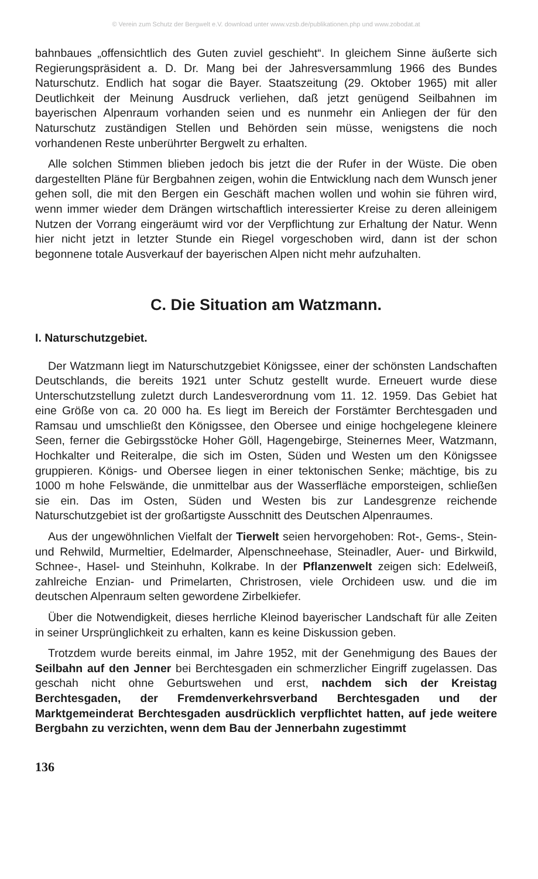© Verein zum Schutz der Bergwelt e.V. download unter www.vzsb.de/publikationen.php und www.zobodat.at
bahnbaues „offensichtlich des Guten zuviel geschieht“. In gleichem Sinne äußerte sich Regierungspräsident a. D. Dr. Mang bei der Jahresversammlung 1966 des Bundes Naturschutz. Endlich hat sogar die Bayer. Staatszeitung (29. Oktober 1965) mit aller Deutlichkeit der Meinung Ausdruck verliehen, daß jetzt genügend Seilbahnen im bayerischen Alpenraum vorhanden seien und es nunmehr ein Anliegen der für den Naturschutz zuständigen Stellen und Behörden sein müsse, wenigstens die noch vorhandenen Reste unberührter Bergwelt zu erhalten.
Alle solchen Stimmen blieben jedoch bis jetzt die der Rufer in der Wüste. Die oben dargestellten Pläne für Bergbahnen zeigen, wohin die Entwicklung nach dem Wunsch jener gehen soll, die mit den Bergen ein Geschäft machen wollen und wohin sie führen wird, wenn immer wieder dem Drängen wirtschaftlich interessierter Kreise zu deren alleinigem Nutzen der Vorrang eingeräumt wird vor der Verpflichtung zur Erhaltung der Natur. Wenn hier nicht jetzt in letzter Stunde ein Riegel vorgeschoben wird, dann ist der schon begonnene totale Ausverkauf der bayerischen Alpen nicht mehr aufzuhalten.
C. Die Situation am Watzmann.
I. Naturschutzgebiet.
Der Watzmann liegt im Naturschutzgebiet Königssee, einer der schönsten Landschaften Deutschlands, die bereits 1921 unter Schutz gestellt wurde. Erneuert wurde diese Unterschutzstellung zuletzt durch Landesverordnung vom 11. 12. 1959. Das Gebiet hat eine Größe von ca. 20 000 ha. Es liegt im Bereich der Forstämter Berchtesgaden und Ramsau und umschließt den Königssee, den Obersee und einige hochgelegene kleinere Seen, ferner die Gebirgsstöcke Hoher Göll, Hagengebirge, Steinernes Meer, Watzmann, Hochkalter und Reiteralpe, die sich im Osten, Süden und Westen um den Königssee gruppieren. Königs- und Obersee liegen in einer tektonischen Senke; mächtige, bis zu 1000 m hohe Felswände, die unmittelbar aus der Wasserfläche emporsteigen, schließen sie ein. Das im Osten, Süden und Westen bis zur Landesgrenze reichende Naturschutzgebiet ist der großartigste Ausschnitt des Deutschen Alpenraumes.
Aus der ungewöhnlichen Vielfalt der Tierwelt seien hervorgehoben: Rot-, Gems-, Stein- und Rehwild, Murmeltier, Edelmarder, Alpenschneehase, Steinadler, Auer- und Birkwild, Schnee-, Hasel- und Steinhuhn, Kolkrabe. In der Pflanzenwelt zeigen sich: Edelweiß, zahlreiche Enzian- und Primelarten, Christrosen, viele Orchideen usw. und die im deutschen Alpenraum selten gewordene Zirbelkiefer.
Über die Notwendigkeit, dieses herrliche Kleinod bayerischer Landschaft für alle Zeiten in seiner Ursprünglichkeit zu erhalten, kann es keine Diskussion geben.
Trotzdem wurde bereits einmal, im Jahre 1952, mit der Genehmigung des Baues der Seilbahn auf den Jenner bei Berchtesgaden ein schmerzlicher Eingriff zugelassen. Das geschah nicht ohne Geburtswehen und erst, nachdem sich der Kreistag Berchtesgaden, der Fremdenverkehrsverband Berchtesgaden und der Marktgemeinderat Berchtesgaden ausdrücklich verpflichtet hatten, auf jede weitere Bergbahn zu verzichten, wenn dem Bau der Jennerbahn zugestimmt
136